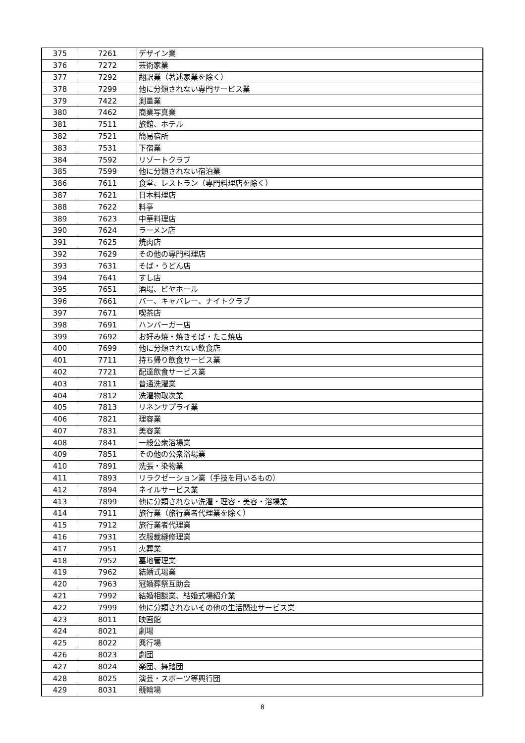| 375 | 7261 | デザイン業 |
| 376 | 7272 | 芸術家業 |
| 377 | 7292 | 翻訳業（著述家業を除く） |
| 378 | 7299 | 他に分類されない専門サービス業 |
| 379 | 7422 | 測量業 |
| 380 | 7462 | 商業写真業 |
| 381 | 7511 | 旅館、ホテル |
| 382 | 7521 | 簡易宿所 |
| 383 | 7531 | 下宿業 |
| 384 | 7592 | リゾートクラブ |
| 385 | 7599 | 他に分類されない宿泊業 |
| 386 | 7611 | 食堂、レストラン（専門料理店を除く） |
| 387 | 7621 | 日本料理店 |
| 388 | 7622 | 料亭 |
| 389 | 7623 | 中華料理店 |
| 390 | 7624 | ラーメン店 |
| 391 | 7625 | 焼肉店 |
| 392 | 7629 | その他の専門料理店 |
| 393 | 7631 | そば・うどん店 |
| 394 | 7641 | すし店 |
| 395 | 7651 | 酒場、ビヤホール |
| 396 | 7661 | バー、キャバレー、ナイトクラブ |
| 397 | 7671 | 喫茶店 |
| 398 | 7691 | ハンバーガー店 |
| 399 | 7692 | お好み焼・焼きそば・たこ焼店 |
| 400 | 7699 | 他に分類されない飲食店 |
| 401 | 7711 | 持ち帰り飲食サービス業 |
| 402 | 7721 | 配達飲食サービス業 |
| 403 | 7811 | 普通洗濯業 |
| 404 | 7812 | 洗濯物取次業 |
| 405 | 7813 | リネンサプライ業 |
| 406 | 7821 | 理容業 |
| 407 | 7831 | 美容業 |
| 408 | 7841 | 一般公衆浴場業 |
| 409 | 7851 | その他の公衆浴場業 |
| 410 | 7891 | 洗張・染物業 |
| 411 | 7893 | リラクゼーション業（手技を用いるもの） |
| 412 | 7894 | ネイルサービス業 |
| 413 | 7899 | 他に分類されない洗濯・理容・美容・浴場業 |
| 414 | 7911 | 旅行業（旅行業者代理業を除く） |
| 415 | 7912 | 旅行業者代理業 |
| 416 | 7931 | 衣服裁縫修理業 |
| 417 | 7951 | 火葬業 |
| 418 | 7952 | 墓地管理業 |
| 419 | 7962 | 結婚式場業 |
| 420 | 7963 | 冠婚葬祭互助会 |
| 421 | 7992 | 結婚相談業、結婚式場紹介業 |
| 422 | 7999 | 他に分類されないその他の生活関連サービス業 |
| 423 | 8011 | 映画館 |
| 424 | 8021 | 劇場 |
| 425 | 8022 | 興行場 |
| 426 | 8023 | 劇団 |
| 427 | 8024 | 楽団、舞踏団 |
| 428 | 8025 | 演芸・スポーツ等興行団 |
| 429 | 8031 | 競輪場 |
8